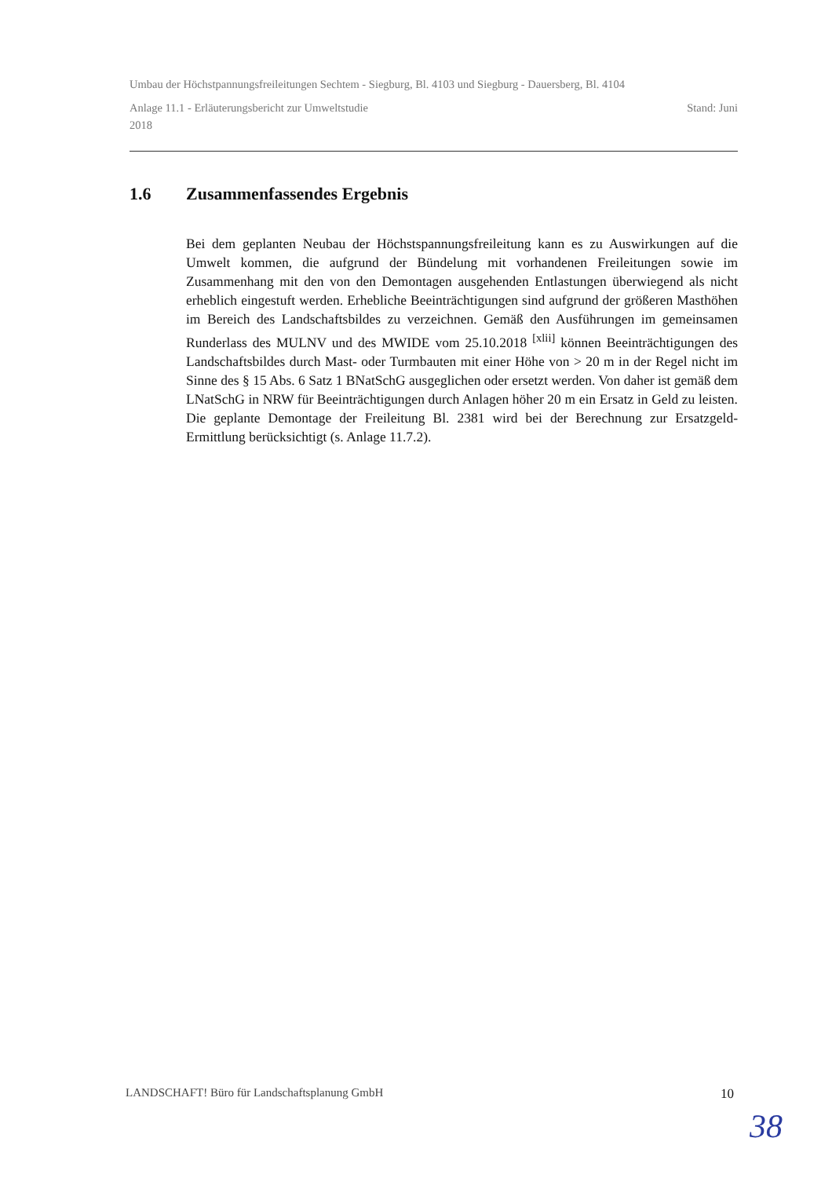Umbau der Höchstpannungsfreileitungen Sechtem - Siegburg, Bl. 4103 und Siegburg - Dauersberg, Bl. 4104
Anlage 11.1 - Erläuterungsbericht zur Umweltstudie Stand: Juni
2018
1.6 Zusammenfassendes Ergebnis
Bei dem geplanten Neubau der Höchstspannungsfreileitung kann es zu Auswirkungen auf die Umwelt kommen, die aufgrund der Bündelung mit vorhandenen Freileitungen sowie im Zusammenhang mit den von den Demontagen ausgehenden Entlastungen überwiegend als nicht erheblich eingestuft werden. Erhebliche Beeinträchtigungen sind aufgrund der größeren Masthöhen im Bereich des Landschaftsbildes zu verzeichnen. Gemäß den Ausführungen im gemeinsamen Runderlass des MULNV und des MWIDE vom 25.10.2018 <sup>[xlii]</sup> können Beeinträchtigungen des Landschaftsbildes durch Mast- oder Turmbauten mit einer Höhe von > 20 m in der Regel nicht im Sinne des § 15 Abs. 6 Satz 1 BNatSchG ausgeglichen oder ersetzt werden. Von daher ist gemäß dem LNatSchG in NRW für Beeinträchtigungen durch Anlagen höher 20 m ein Ersatz in Geld zu leisten. Die geplante Demontage der Freileitung Bl. 2381 wird bei der Berechnung zur Ersatzgeld-Ermittlung berücksichtigt (s. Anlage 11.7.2).
LANDSCHAFT! Büro für Landschaftsplanung GmbH 10
38